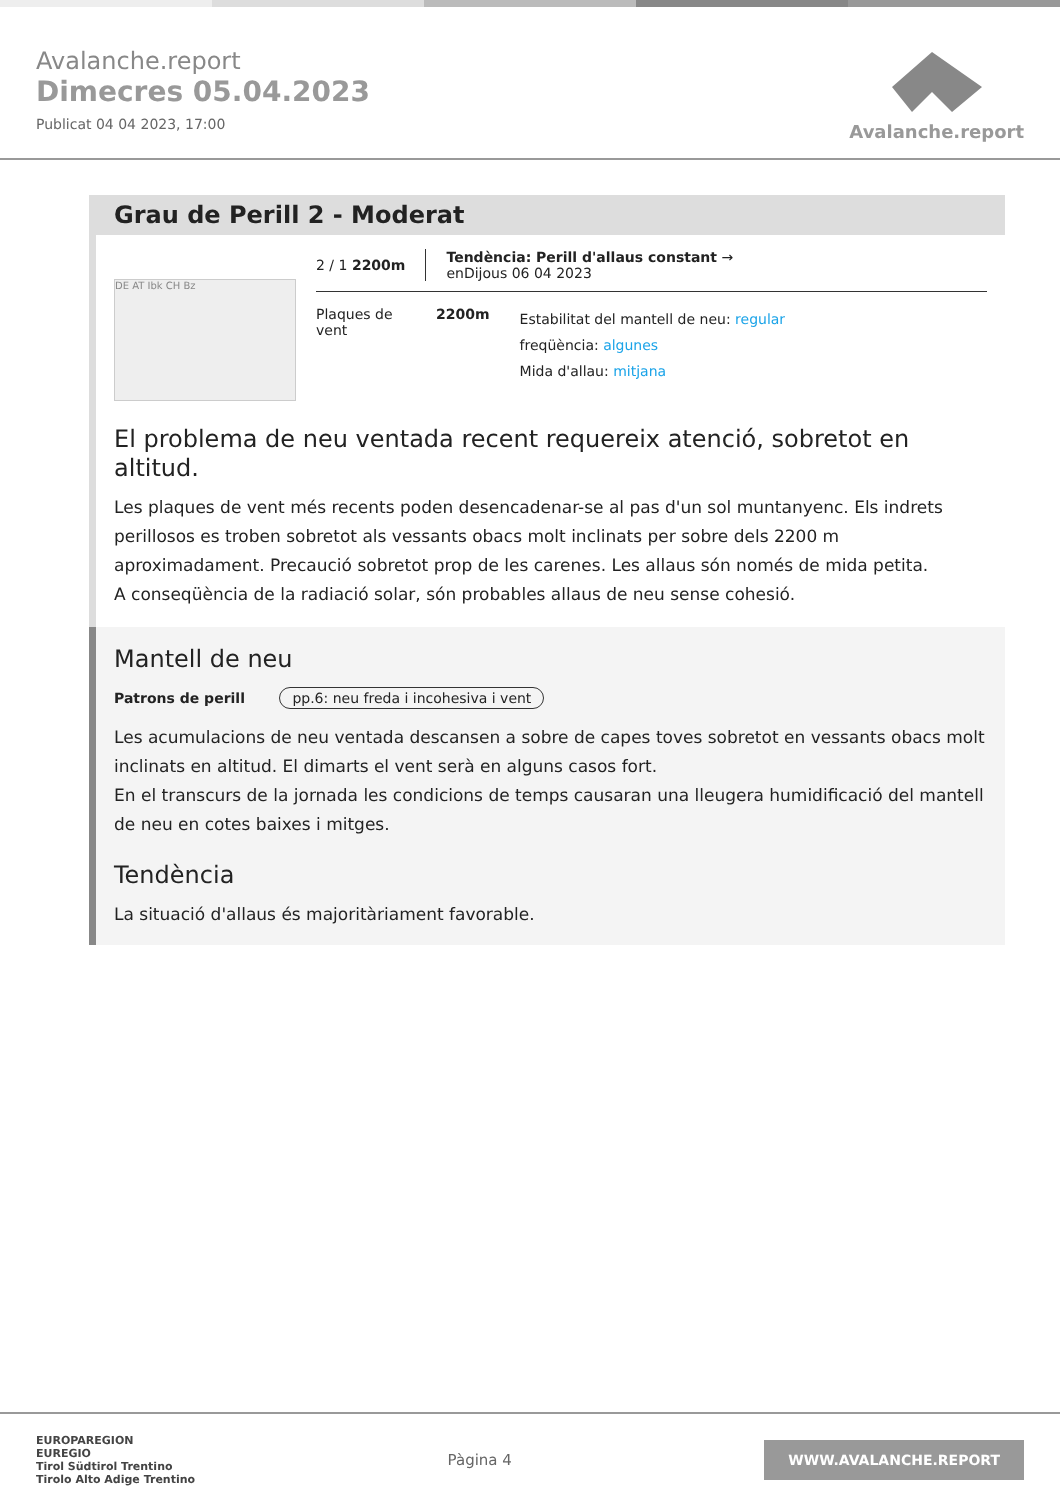Avalanche.report
Dimecres 05.04.2023
Publicat 04 04 2023, 17:00
Avalanche.report
Grau de Perill 2 - Moderat
DE AT Ibk CH Bz
2 / 1 2200m Tendència: Perill d'allaus constant →
enDijous 06 04 2023
Plaques de vent
2200m
Estabilitat del mantell de neu: regular
freqüència: algunes
Mida d'allau: mitjana
El problema de neu ventada recent requereix atenció, sobretot en altitud.
Les plaques de vent més recents poden desencadenar-se al pas d'un sol muntanyenc. Els indrets perillosos es troben sobretot als vessants obacs molt inclinats per sobre dels 2200 m aproximadament. Precaució sobretot prop de les carenes. Les allaus són només de mida petita.
A conseqüència de la radiació solar, són probables allaus de neu sense cohesió.
Mantell de neu
Patrons de perill pp.6: neu freda i incohesiva i vent
Les acumulacions de neu ventada descansen a sobre de capes toves sobretot en vessants obacs molt inclinats en altitud. El dimarts el vent serà en alguns casos fort.
En el transcurs de la jornada les condicions de temps causaran una lleugera humidificació del mantell de neu en cotes baixes i mitges.
Tendència
La situació d'allaus és majoritàriament favorable.
EUROPAREGION
EUREGIO
Tirol Südtirol Trentino
Tirolo Alto Adige Trentino
Pàgina 4
WWW.AVALANCHE.REPORT